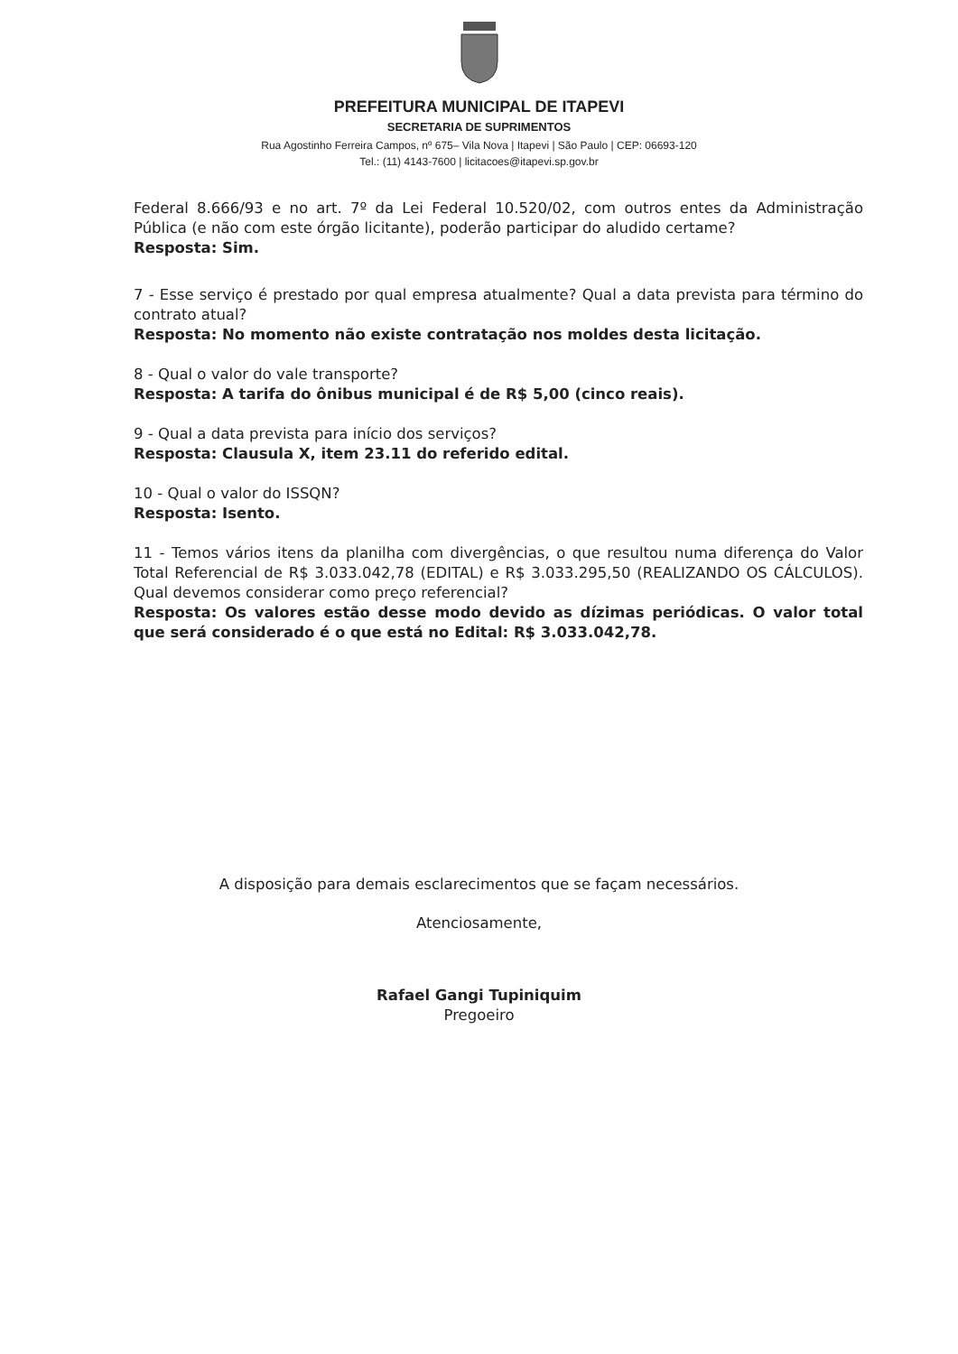PREFEITURA MUNICIPAL DE ITAPEVI
SECRETARIA DE SUPRIMENTOS
Rua Agostinho Ferreira Campos, nº 675– Vila Nova | Itapevi | São Paulo | CEP: 06693-120
Tel.: (11) 4143-7600 | licitacoes@itapevi.sp.gov.br
Federal 8.666/93 e no art. 7º da Lei Federal 10.520/02, com outros entes da Administração Pública (e não com este órgão licitante), poderão participar do aludido certame?
Resposta: Sim.
7 - Esse serviço é prestado por qual empresa atualmente? Qual a data prevista para término do contrato atual?
Resposta: No momento não existe contratação nos moldes desta licitação.
8 - Qual o valor do vale transporte?
Resposta: A tarifa do ônibus municipal é de R$ 5,00 (cinco reais).
9 - Qual a data prevista para início dos serviços?
Resposta: Clausula X, item 23.11 do referido edital.
10 - Qual o valor do ISSQN?
Resposta: Isento.
11 - Temos vários itens da planilha com divergências, o que resultou numa diferença do Valor Total Referencial de R$ 3.033.042,78 (EDITAL) e R$ 3.033.295,50 (REALIZANDO OS CÁLCULOS). Qual devemos considerar como preço referencial?
Resposta: Os valores estão desse modo devido as dízimas periódicas. O valor total que será considerado é o que está no Edital: R$ 3.033.042,78.
A disposição para demais esclarecimentos que se façam necessários.
Atenciosamente,
Rafael Gangi Tupiniquim
Pregoeiro